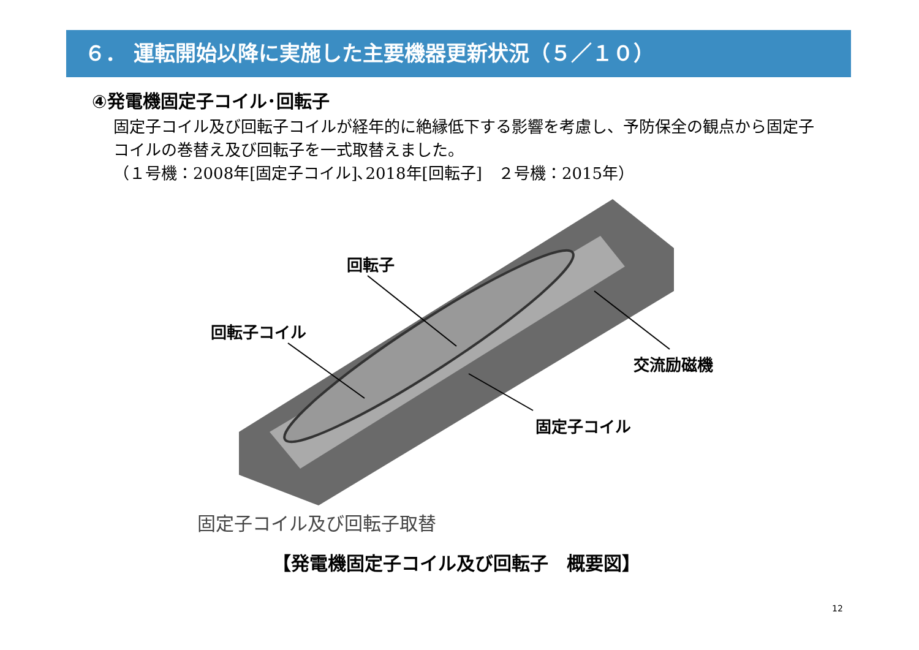６． 運転開始以降に実施した主要機器更新状況（５／１０）
④発電機固定子コイル･回転子
固定子コイル及び回転子コイルが経年的に絶縁低下する影響を考慮し、予防保全の観点から固定子コイルの巻替え及び回転子を一式取替えました。
（１号機：2008年[固定子コイル]､2018年[回転子]　２号機：2015年）
回転子
回転子コイル
交流励磁機
固定子コイル
固定子コイル及び回転子取替
【発電機固定子コイル及び回転子　概要図】
12